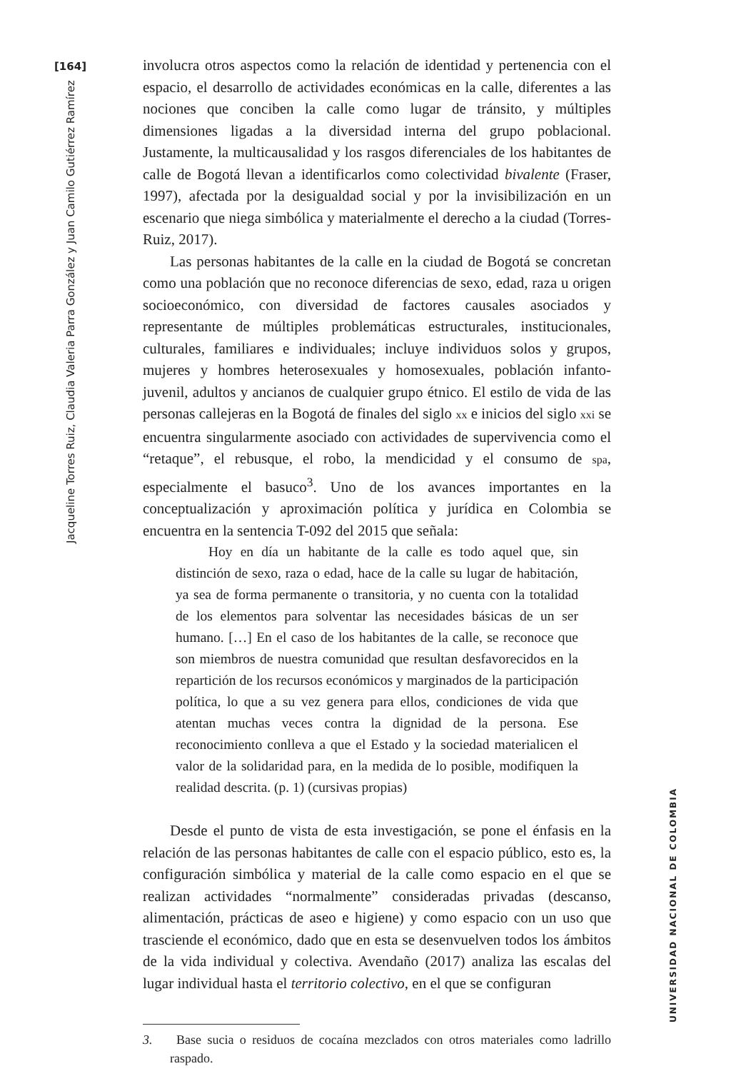[164]
Jacqueline Torres Ruiz, Claudia Valeria Parra González y Juan Camilo Gutiérrez Ramírez
involucra otros aspectos como la relación de identidad y pertenencia con el espacio, el desarrollo de actividades económicas en la calle, diferentes a las nociones que conciben la calle como lugar de tránsito, y múltiples dimensiones ligadas a la diversidad interna del grupo poblacional. Justamente, la multicausalidad y los rasgos diferenciales de los habitantes de calle de Bogotá llevan a identificarlos como colectividad bivalente (Fraser, 1997), afectada por la desigualdad social y por la invisibilización en un escenario que niega simbólica y materialmente el derecho a la ciudad (Torres-Ruiz, 2017).
Las personas habitantes de la calle en la ciudad de Bogotá se concretan como una población que no reconoce diferencias de sexo, edad, raza u origen socioeconómico, con diversidad de factores causales asociados y representante de múltiples problemáticas estructurales, institucionales, culturales, familiares e individuales; incluye individuos solos y grupos, mujeres y hombres heterosexuales y homosexuales, población infanto-juvenil, adultos y ancianos de cualquier grupo étnico. El estilo de vida de las personas callejeras en la Bogotá de finales del siglo xx e inicios del siglo xxi se encuentra singularmente asociado con actividades de supervivencia como el “retaque”, el rebusque, el robo, la mendicidad y el consumo de spa, especialmente el basuco<sup>3</sup>. Uno de los avances importantes en la conceptualización y aproximación política y jurídica en Colombia se encuentra en la sentencia T-092 del 2015 que señala:
Hoy en día un habitante de la calle es todo aquel que, sin distinción de sexo, raza o edad, hace de la calle su lugar de habitación, ya sea de forma permanente o transitoria, y no cuenta con la totalidad de los elementos para solventar las necesidades básicas de un ser humano. […] En el caso de los habitantes de la calle, se reconoce que son miembros de nuestra comunidad que resultan desfavorecidos en la repartición de los recursos económicos y marginados de la participación política, lo que a su vez genera para ellos, condiciones de vida que atentan muchas veces contra la dignidad de la persona. Ese reconocimiento conlleva a que el Estado y la sociedad materialicen el valor de la solidaridad para, en la medida de lo posible, modifiquen la realidad descrita. (p. 1) (cursivas propias)
Desde el punto de vista de esta investigación, se pone el énfasis en la relación de las personas habitantes de calle con el espacio público, esto es, la configuración simbólica y material de la calle como espacio en el que se realizan actividades “normalmente” consideradas privadas (descanso, alimentación, prácticas de aseo e higiene) y como espacio con un uso que trasciende el económico, dado que en esta se desenvuelven todos los ámbitos de la vida individual y colectiva. Avendaño (2017) analiza las escalas del lugar individual hasta el territorio colectivo, en el que se configuran
3. Base sucia o residuos de cocaína mezclados con otros materiales como ladrillo raspado.
UNIVERSIDAD NACIONAL DE COLOMBIA